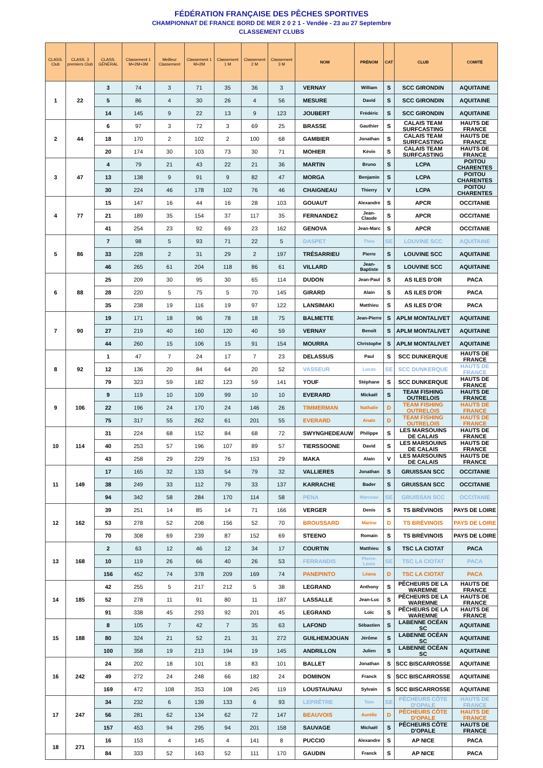FÉDÉRATION FRANÇAISE DES PÊCHES SPORTIVES
CHAMPIONNAT DE FRANCE BORD DE MER 2 0 2 1 - Vendée - 23 au 27 Septembre
CLASSEMENT CLUBS
| CLASS. Club | CLASS. 3 premiers Club | CLASS. GÉNÉRAL | Classement 1 M+2M+3M | Meilleur Classement | Classement 1 M+2M | Classement 1 M | Classement 2 M | Classement 3 M | NOM | PRÉNOM | CAT | CLUB | COMITÉ |
| --- | --- | --- | --- | --- | --- | --- | --- | --- | --- | --- | --- | --- | --- |
| 1 | 22 | 3 | 74 | 3 | 71 | 35 | 36 | 3 | VERNAY | William | S | SCC GIRONDIN | AQUITAINE |
| | | 5 | 86 | 4 | 30 | 26 | 4 | 56 | MESURE | David | S | SCC GIRONDIN | AQUITAINE |
| | | 14 | 145 | 9 | 22 | 13 | 9 | 123 | JOUBERT | Frédéric | S | SCC GIRONDIN | AQUITAINE |
| 2 | 44 | 6 | 97 | 3 | 72 | 3 | 69 | 25 | BRASSE | Gauthier | S | CALAIS TEAM SURFCASTING | HAUTS DE FRANCE |
| | | 18 | 170 | 2 | 102 | 2 | 100 | 68 | GAMBIER | Jonathan | S | CALAIS TEAM SURFCASTING | HAUTS DE FRANCE |
| | | 20 | 174 | 30 | 103 | 73 | 30 | 71 | MOHIER | Kévin | S | CALAIS TEAM SURFCASTING | HAUTS DE FRANCE |
| 3 | 47 | 4 | 79 | 21 | 43 | 22 | 21 | 36 | MARTIN | Bruno | S | LCPA | POITOU CHARENTES |
| | | 13 | 138 | 9 | 91 | 9 | 82 | 47 | MORGA | Benjamin | S | LCPA | POITOU CHARENTES |
| | | 30 | 224 | 46 | 178 | 102 | 76 | 46 | CHAIGNEAU | Thierry | V | LCPA | POITOU CHARENTES |
| 4 | 77 | 15 | 147 | 16 | 44 | 16 | 28 | 103 | GOUAUT | Alexandre | S | APCR | OCCITANIE |
| | | 21 | 189 | 35 | 154 | 37 | 117 | 35 | FERNANDEZ | Jean-Claude | S | APCR | OCCITANIE |
| | | 41 | 254 | 23 | 92 | 69 | 23 | 162 | GENOVA | Jean-Marc | S | APCR | OCCITANIE |
| 5 | 86 | 7 | 98 | 5 | 93 | 71 | 22 | 5 | DASPET | Théo | SE | LOUVINE SCC | AQUITAINE |
| | | 33 | 228 | 2 | 31 | 29 | 2 | 197 | TRÉSARRIEU | Pierre | S | LOUVINE SCC | AQUITAINE |
| | | 46 | 265 | 61 | 204 | 118 | 86 | 61 | VILLARD | Jean-Baptiste | S | LOUVINE SCC | AQUITAINE |
| 6 | 88 | 25 | 209 | 30 | 95 | 30 | 65 | 114 | DUDON | Jean-Paul | S | AS ILES D'OR | PACA |
| | | 28 | 220 | 5 | 75 | 5 | 70 | 145 | GIRARD | Alain | S | AS ILES D'OR | PACA |
| | | 35 | 238 | 19 | 116 | 19 | 97 | 122 | LANSIMAKI | Matthieu | S | AS ILES D'OR | PACA |
| 7 | 90 | 19 | 171 | 18 | 96 | 78 | 18 | 75 | BALMETTE | Jean-Pierre | S | APLM MONTALIVET | AQUITAINE |
| | | 27 | 219 | 40 | 160 | 120 | 40 | 59 | VERNAY | Benoît | S | APLM MONTALIVET | AQUITAINE |
| | | 44 | 260 | 15 | 106 | 15 | 91 | 154 | MOURRA | Christophe | S | APLM MONTALIVET | AQUITAINE |
| 8 | 92 | 1 | 47 | 7 | 24 | 17 | 7 | 23 | DELASSUS | Paul | S | SCC DUNKERQUE | HAUTS DE FRANCE |
| | | 12 | 136 | 20 | 84 | 64 | 20 | 52 | VASSEUR | Lucas | SE | SCC DUNKERQUE | HAUTS DE FRANCE |
| | | 79 | 323 | 59 | 182 | 123 | 59 | 141 | YOUF | Stéphane | S | SCC DUNKERQUE | HAUTS DE FRANCE |
| 9 | 106 | 9 | 119 | 10 | 109 | 99 | 10 | 10 | EVERARD | Mickaël | S | TEAM FISHING OUTRELOIS | HAUTS DE FRANCE |
| | | 22 | 196 | 24 | 170 | 24 | 146 | 26 | TIMMERMAN | Nathalie | D | TEAM FISHING OUTRELOIS | HAUTS DE FRANCE |
| | | 75 | 317 | 55 | 262 | 61 | 201 | 55 | EVERARD | Anaïs | D | TEAM FISHING OUTRELOIS | HAUTS DE FRANCE |
| 10 | 114 | 31 | 224 | 68 | 152 | 84 | 68 | 72 | SWYNGHEDEAUW | Philippe | S | LES MARSOUINS DE CALAIS | HAUTS DE FRANCE |
| | | 40 | 253 | 57 | 196 | 107 | 89 | 57 | TIERSSOONE | David | S | LES MARSOUINS DE CALAIS | HAUTS DE FRANCE |
| | | 43 | 258 | 29 | 229 | 76 | 153 | 29 | MAKA | Alain | V | LES MARSOUINS DE CALAIS | HAUTS DE FRANCE |
| 11 | 149 | 17 | 165 | 32 | 133 | 54 | 79 | 32 | VALLIERES | Jonathan | S | GRUISSAN SCC | OCCITANIE |
| | | 38 | 249 | 33 | 112 | 79 | 33 | 137 | KARRACHE | Bader | S | GRUISSAN SCC | OCCITANIE |
| | | 94 | 342 | 58 | 284 | 170 | 114 | 58 | PENA | Marceau | SE | GRUISSAN SCC | OCCITANIE |
| 12 | 162 | 39 | 251 | 14 | 85 | 14 | 71 | 166 | VERGER | Denis | S | TS BRÉVINOIS | PAYS DE LOIRE |
| | | 53 | 278 | 52 | 208 | 156 | 52 | 70 | BROUSSARD | Marine | D | TS BRÉVINOIS | PAYS DE LOIRE |
| | | 70 | 308 | 69 | 239 | 87 | 152 | 69 | STEENO | Romain | S | TS BRÉVINOIS | PAYS DE LOIRE |
| 13 | 168 | 2 | 63 | 12 | 46 | 12 | 34 | 17 | COURTIN | Matthieu | S | TSC LA CIOTAT | PACA |
| | | 10 | 119 | 26 | 66 | 40 | 26 | 53 | FERRANDIS | Pierre-Louis | SE | TSC LA CIOTAT | PACA |
| | | 156 | 452 | 74 | 378 | 209 | 169 | 74 | PANEPINTO | Léana | D | TSC LA CIOTAT | PACA |
| 14 | 185 | 42 | 255 | 5 | 217 | 212 | 5 | 38 | LEGRAND | Anthony | S | PÊCHEURS DE LA WAREMNE | HAUTS DE FRANCE |
| | | 52 | 278 | 11 | 91 | 80 | 11 | 187 | LASSALLE | Jean-Luc | S | PÊCHEURS DE LA WAREMNE | HAUTS DE FRANCE |
| | | 91 | 338 | 45 | 293 | 92 | 201 | 45 | LEGRAND | Loïc | S | PÊCHEURS DE LA WAREMNE | HAUTS DE FRANCE |
| 15 | 188 | 8 | 105 | 7 | 42 | 7 | 35 | 63 | LAFOND | Sébastien | S | LABENNE OCÉAN SC | AQUITAINE |
| | | 80 | 324 | 21 | 52 | 21 | 31 | 272 | GUILHEMJOUAN | Jérôme | S | LABENNE OCÉAN SC | AQUITAINE |
| | | 100 | 358 | 19 | 213 | 194 | 19 | 145 | ANDRILLON | Julien | S | LABENNE OCÉAN SC | AQUITAINE |
| 16 | 242 | 24 | 202 | 18 | 101 | 18 | 83 | 101 | BALLET | Jonathan | S | SCC BISCARROSSE | AQUITAINE |
| | | 49 | 272 | 24 | 248 | 66 | 182 | 24 | DOMINON | Franck | S | SCC BISCARROSSE | AQUITAINE |
| | | 169 | 472 | 108 | 353 | 108 | 245 | 119 | LOUSTAUNAU | Sylvain | S | SCC BISCARROSSE | AQUITAINE |
| 17 | 247 | 34 | 232 | 6 | 139 | 133 | 6 | 93 | LEPRÊTRE | Tom | SE | PÊCHEURS CÔTE D'OPALE | HAUTS DE FRANCE |
| | | 56 | 281 | 62 | 134 | 62 | 72 | 147 | BEAUVOIS | Aurélie | D | PÊCHEURS CÔTE D'OPALE | HAUTS DE FRANCE |
| | | 157 | 453 | 94 | 295 | 94 | 201 | 158 | SAUVAGE | Michaël | S | PÊCHEURS CÔTE D'OPALE | HAUTS DE FRANCE |
| 18 | 271 | 16 | 153 | 4 | 145 | 4 | 141 | 8 | PUCCIO | Alexandre | S | AP NICE | PACA |
| | | 84 | 333 | 52 | 163 | 52 | 111 | 170 | GAUDIN | Franck | S | AP NICE | PACA |